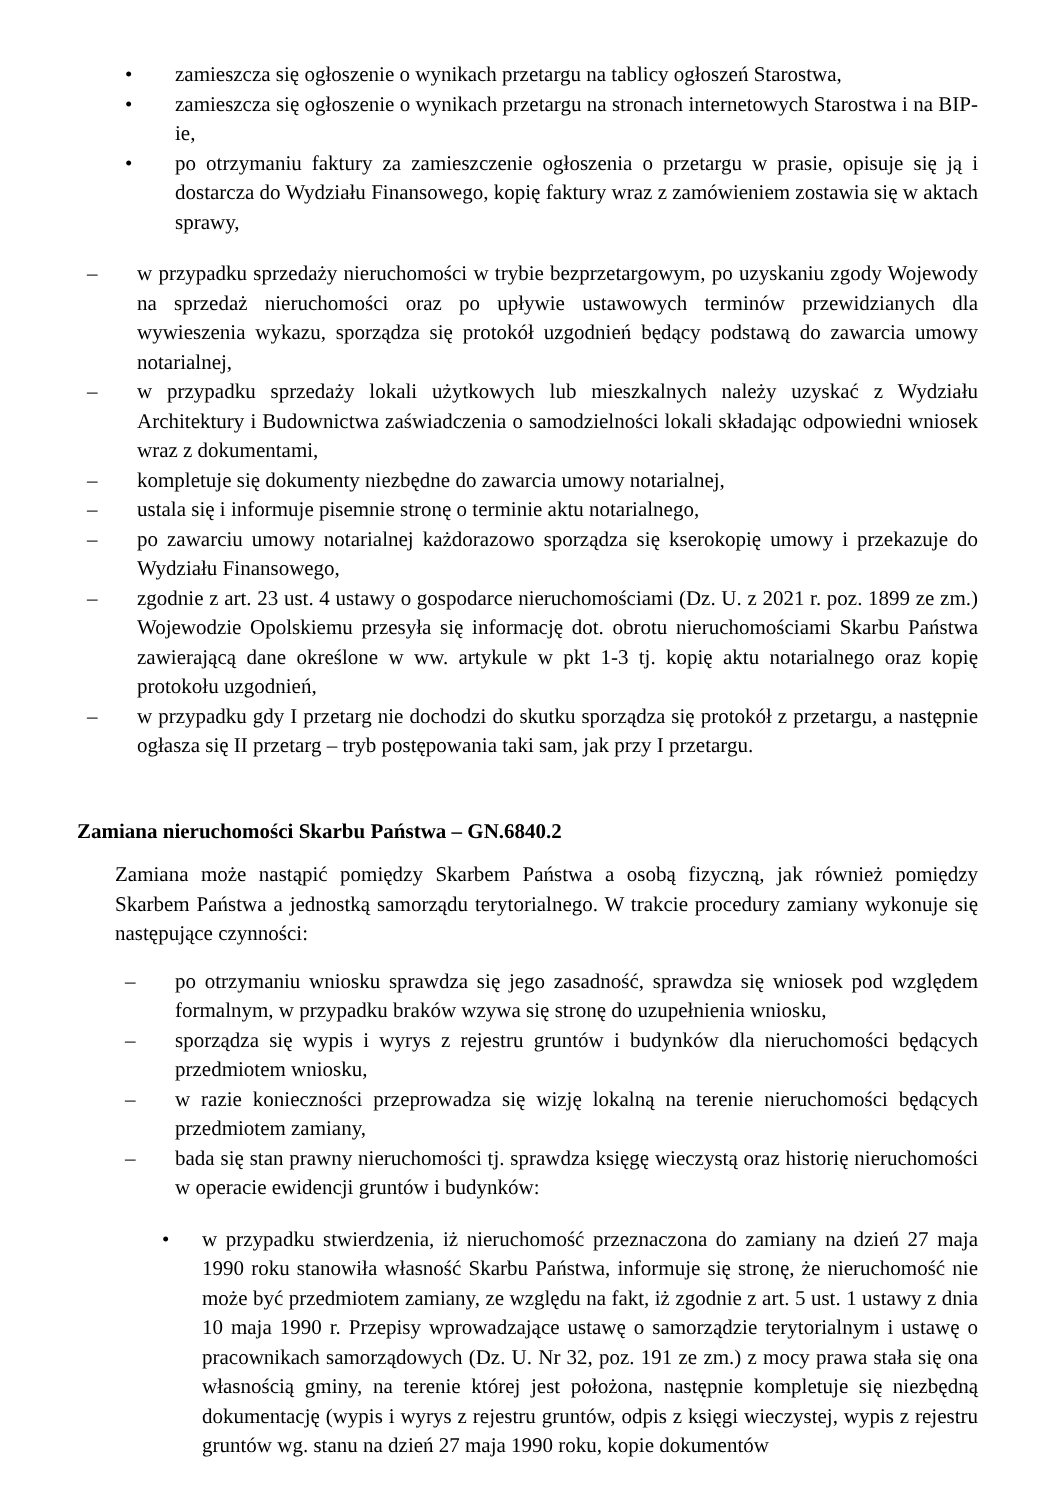• zamieszcza się ogłoszenie o wynikach przetargu na tablicy ogłoszeń Starostwa,
• zamieszcza się ogłoszenie o wynikach przetargu na stronach internetowych Starostwa i na BIP-ie,
• po otrzymaniu faktury za zamieszczenie ogłoszenia o przetargu w prasie, opisuje się ją i dostarcza do Wydziału Finansowego, kopię faktury wraz z zamówieniem zostawia się w aktach sprawy,
– w przypadku sprzedaży nieruchomości w trybie bezprzetargowym, po uzyskaniu zgody Wojewody na sprzedaż nieruchomości oraz po upływie ustawowych terminów przewidzianych dla wywieszenia wykazu, sporządza się protokół uzgodnień będący podstawą do zawarcia umowy notarialnej,
– w przypadku sprzedaży lokali użytkowych lub mieszkalnych należy uzyskać z Wydziału Architektury i Budownictwa zaświadczenia o samodzielności lokali składając odpowiedni wniosek wraz z dokumentami,
– kompletuje się dokumenty niezbędne do zawarcia umowy notarialnej,
– ustala się i informuje pisemnie stronę o terminie aktu notarialnego,
– po zawarciu umowy notarialnej każdorazowo sporządza się kserokopię umowy i przekazuje do Wydziału Finansowego,
– zgodnie z art. 23 ust. 4 ustawy o gospodarce nieruchomościami (Dz. U. z 2021 r. poz. 1899 ze zm.) Wojewodzie Opolskiemu przesyła się informację dot. obrotu nieruchomościami Skarbu Państwa zawierającą dane określone w ww. artykule w pkt 1-3 tj. kopię aktu notarialnego oraz kopię protokołu uzgodnień,
– w przypadku gdy I przetarg nie dochodzi do skutku sporządza się protokół z przetargu, a następnie ogłasza się II przetarg – tryb postępowania taki sam, jak przy I przetargu.
Zamiana nieruchomości Skarbu Państwa – GN.6840.2
Zamiana może nastąpić pomiędzy Skarbem Państwa a osobą fizyczną, jak również pomiędzy Skarbem Państwa a jednostką samorządu terytorialnego. W trakcie procedury zamiany wykonuje się następujące czynności:
– po otrzymaniu wniosku sprawdza się jego zasadność, sprawdza się wniosek pod względem formalnym, w przypadku braków wzywa się stronę do uzupełnienia wniosku,
– sporządza się wypis i wyrys z rejestru gruntów i budynków dla nieruchomości będących przedmiotem wniosku,
– w razie konieczności przeprowadza się wizję lokalną na terenie nieruchomości będących przedmiotem zamiany,
– bada się stan prawny nieruchomości tj. sprawdza księgę wieczystą oraz historię nieruchomości w operacie ewidencji gruntów i budynków:
• w przypadku stwierdzenia, iż nieruchomość przeznaczona do zamiany na dzień 27 maja 1990 roku stanowiła własność Skarbu Państwa, informuje się stronę, że nieruchomość nie może być przedmiotem zamiany, ze względu na fakt, iż zgodnie z art. 5 ust. 1 ustawy z dnia 10 maja 1990 r. Przepisy wprowadzające ustawę o samorządzie terytorialnym i ustawę o pracownikach samorządowych (Dz. U. Nr 32, poz. 191 ze zm.) z mocy prawa stała się ona własnością gminy, na terenie której jest położona, następnie kompletuje się niezbędną dokumentację (wypis i wyrys z rejestru gruntów, odpis z księgi wieczystej, wypis z rejestru gruntów wg. stanu na dzień 27 maja 1990 roku, kopie dokumentów